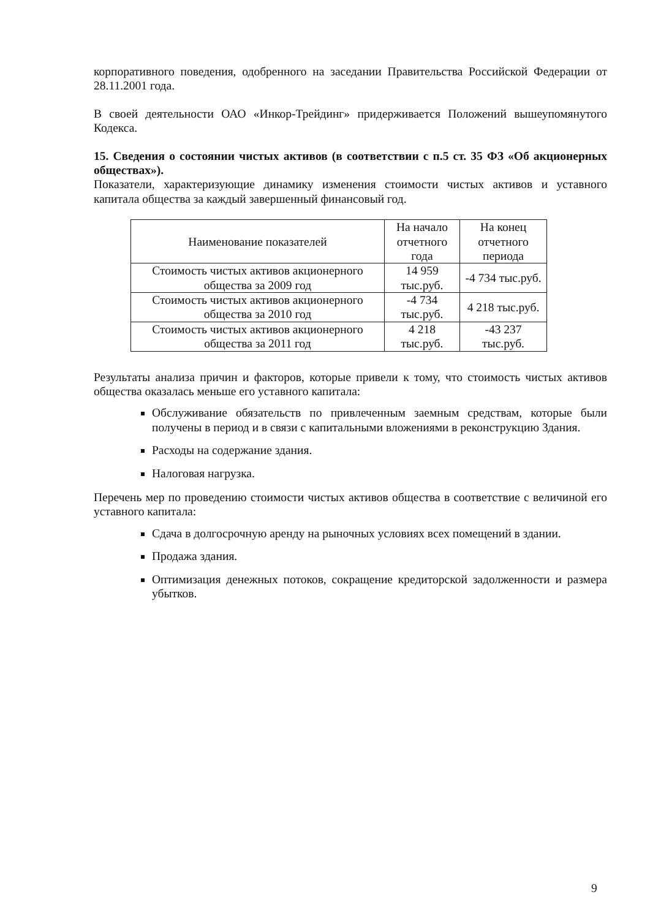корпоративного поведения, одобренного на заседании Правительства Российской Федерации от 28.11.2001 года.
В своей деятельности ОАО «Инкор-Трейдинг» придерживается Положений вышеупомянутого Кодекса.
15. Сведения о состоянии чистых активов (в соответствии с п.5 ст. 35 ФЗ «Об акционерных обществах»).
Показатели, характеризующие динамику изменения стоимости чистых активов и уставного капитала общества за каждый завершенный финансовый год.
| Наименование показателей | На начало отчетного года | На конец отчетного периода |
| --- | --- | --- |
| Стоимость чистых активов акционерного общества за 2009 год | 14 959 тыс.руб. | -4 734 тыс.руб. |
| Стоимость чистых активов акционерного общества за 2010 год | -4 734 тыс.руб. | 4 218 тыс.руб. |
| Стоимость чистых активов акционерного общества за 2011 год | 4 218 тыс.руб. | -43 237 тыс.руб. |
Результаты анализа причин и факторов, которые привели к тому, что стоимость чистых активов общества оказалась меньше его уставного капитала:
Обслуживание обязательств по привлеченным заемным средствам, которые были получены в период и в связи с капитальными вложениями в реконструкцию Здания.
Расходы на содержание здания.
Налоговая нагрузка.
Перечень мер по проведению стоимости чистых активов общества в соответствие с величиной его уставного капитала:
Сдача в долгосрочную аренду на рыночных условиях всех помещений в здании.
Продажа здания.
Оптимизация денежных потоков, сокращение кредиторской задолженности и размера убытков.
9